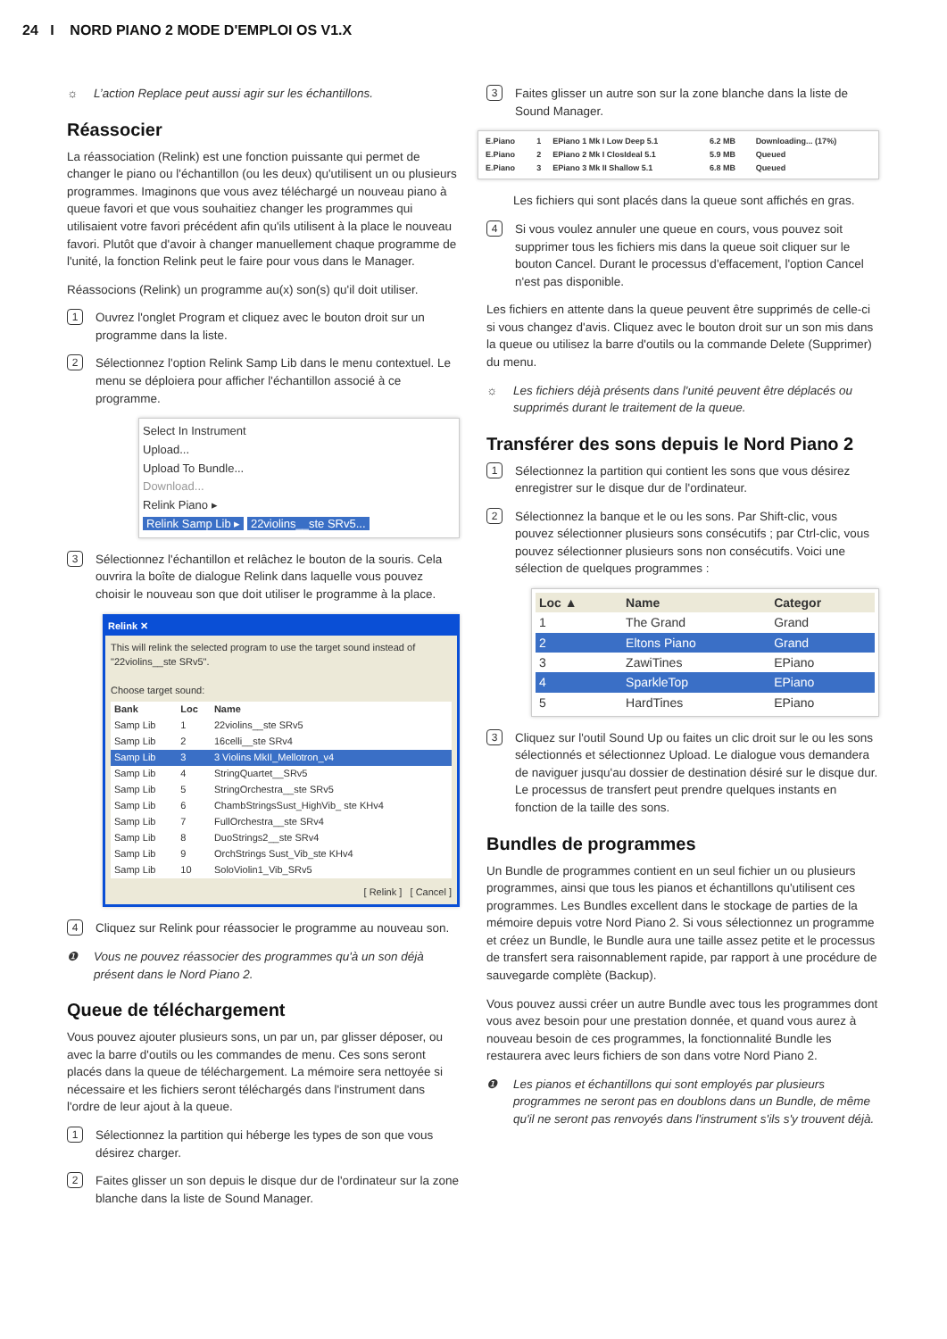24 I NORD PIANO 2 MODE D'EMPLOI OS V1.X
☼ L’action Replace peut aussi agir sur les échantillons.
Réassocier
La réassociation (Relink) est une fonction puissante qui permet de changer le piano ou l'échantillon (ou les deux) qu'utilisent un ou plusieurs programmes. Imaginons que vous avez téléchargé un nouveau piano à queue favori et que vous souhaitiez changer les programmes qui utilisaient votre favori précédent afin qu'ils utilisent à la place le nouveau favori. Plutôt que d'avoir à changer manuellement chaque programme de l'unité, la fonction Relink peut le faire pour vous dans le Manager.
Réassocions (Relink) un programme au(x) son(s) qu'il doit utiliser.
1
Ouvrez l'onglet Program et cliquez avec le bouton droit sur un programme dans la liste.
2
Sélectionnez l'option Relink Samp Lib dans le menu contextuel. Le menu se déploiera pour afficher l'échantillon associé à ce programme.
Select In Instrument
Upload...
Upload To Bundle...
Download...
Relink Piano ▸
Relink Samp Lib ▸ 22violins__ste SRv5...
3
Sélectionnez l'échantillon et relâchez le bouton de la souris. Cela ouvrira la boîte de dialogue Relink dans laquelle vous pouvez choisir le nouveau son que doit utiliser le programme à la place.
Relink ✕
This will relink the selected program to use the target sound instead of "22violins__ste SRv5".
Choose target sound:
| Bank | Loc | Name |
| --- | --- | --- |
| Samp Lib | 1 | 22violins__ste SRv5 |
| Samp Lib | 2 | 16celli__ste SRv4 |
| Samp Lib | 3 | 3 Violins MkII_Mellotron_v4 |
| Samp Lib | 4 | StringQuartet__SRv5 |
| Samp Lib | 5 | StringOrchestra__ste SRv5 |
| Samp Lib | 6 | ChambStringsSust_HighVib_ ste KHv4 |
| Samp Lib | 7 | FullOrchestra__ste SRv4 |
| Samp Lib | 8 | DuoStrings2__ste SRv4 |
| Samp Lib | 9 | OrchStrings Sust_Vib_ste KHv4 |
| Samp Lib | 10 | SoloViolin1_Vib_SRv5 |
[ Relink ] [ Cancel ]
4
Cliquez sur Relink pour réassocier le programme au nouveau son.
❶ Vous ne pouvez réassocier des programmes qu'à un son déjà présent dans le Nord Piano 2.
Queue de téléchargement
Vous pouvez ajouter plusieurs sons, un par un, par glisser déposer, ou avec la barre d'outils ou les commandes de menu. Ces sons seront placés dans la queue de téléchargement. La mémoire sera nettoyée si nécessaire et les fichiers seront téléchargés dans l'instrument dans l'ordre de leur ajout à la queue.
1
Sélectionnez la partition qui héberge les types de son que vous désirez charger.
2
Faites glisser un son depuis le disque dur de l'ordinateur sur la zone blanche dans la liste de Sound Manager.
3
Faites glisser un autre son sur la zone blanche dans la liste de Sound Manager.
| E.Piano | 1 | EPiano 1 Mk I Low Deep 5.1 | 6.2 MB | Downloading... (17%) |
| E.Piano | 2 | EPiano 2 Mk I ClosIdeal 5.1 | 5.9 MB | Queued |
| E.Piano | 3 | EPiano 3 Mk II Shallow 5.1 | 6.8 MB | Queued |
Les fichiers qui sont placés dans la queue sont affichés en gras.
4
Si vous voulez annuler une queue en cours, vous pouvez soit supprimer tous les fichiers mis dans la queue soit cliquer sur le bouton Cancel. Durant le processus d'effacement, l'option Cancel n'est pas disponible.
Les fichiers en attente dans la queue peuvent être supprimés de celle-ci si vous changez d'avis. Cliquez avec le bouton droit sur un son mis dans la queue ou utilisez la barre d'outils ou la commande Delete (Supprimer) du menu.
☼ Les fichiers déjà présents dans l'unité peuvent être déplacés ou supprimés durant le traitement de la queue.
Transférer des sons depuis le Nord Piano 2
1
Sélectionnez la partition qui contient les sons que vous désirez enregistrer sur le disque dur de l'ordinateur.
2
Sélectionnez la banque et le ou les sons. Par Shift-clic, vous pouvez sélectionner plusieurs sons consécutifs ; par Ctrl-clic, vous pouvez sélectionner plusieurs sons non consécutifs. Voici une sélection de quelques programmes :
| Loc ▲ | Name | Categor |
| --- | --- | --- |
| 1 | The Grand | Grand |
| 2 | Eltons Piano | Grand |
| 3 | ZawiTines | EPiano |
| 4 | SparkleTop | EPiano |
| 5 | HardTines | EPiano |
3
Cliquez sur l'outil Sound Up ou faites un clic droit sur le ou les sons sélectionnés et sélectionnez Upload. Le dialogue vous demandera de naviguer jusqu'au dossier de destination désiré sur le disque dur. Le processus de transfert peut prendre quelques instants en fonction de la taille des sons.
Bundles de programmes
Un Bundle de programmes contient en un seul fichier un ou plusieurs programmes, ainsi que tous les pianos et échantillons qu'utilisent ces programmes. Les Bundles excellent dans le stockage de parties de la mémoire depuis votre Nord Piano 2. Si vous sélectionnez un programme et créez un Bundle, le Bundle aura une taille assez petite et le processus de transfert sera raisonnablement rapide, par rapport à une procédure de sauvegarde complète (Backup).
Vous pouvez aussi créer un autre Bundle avec tous les programmes dont vous avez besoin pour une prestation donnée, et quand vous aurez à nouveau besoin de ces programmes, la fonctionnalité Bundle les restaurera avec leurs fichiers de son dans votre Nord Piano 2.
❶ Les pianos et échantillons qui sont employés par plusieurs programmes ne seront pas en doublons dans un Bundle, de même qu'il ne seront pas renvoyés dans l'instrument s'ils s'y trouvent déjà.